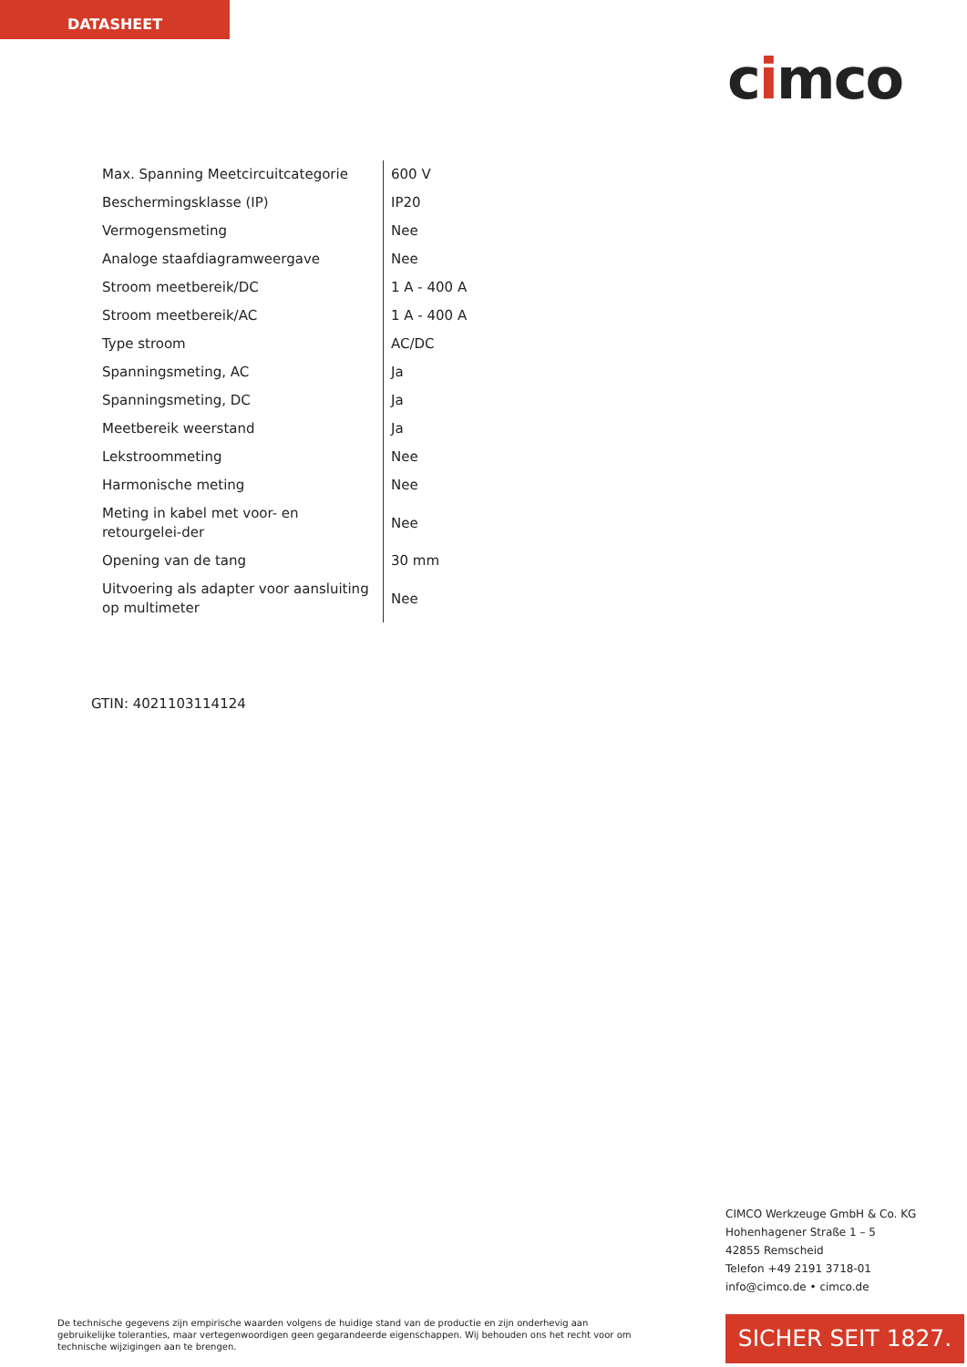DATASHEET
cimco
| Max. Spanning Meetcircuitcategorie | 600 V |
| Beschermingsklasse (IP) | IP20 |
| Vermogensmeting | Nee |
| Analoge staafdiagramweergave | Nee |
| Stroom meetbereik/DC | 1 A - 400 A |
| Stroom meetbereik/AC | 1 A - 400 A |
| Type stroom | AC/DC |
| Spanningsmeting, AC | Ja |
| Spanningsmeting, DC | Ja |
| Meetbereik weerstand | Ja |
| Lekstroommeting | Nee |
| Harmonische meting | Nee |
| Meting in kabel met voor- en retourgelei-der | Nee |
| Opening van de tang | 30 mm |
| Uitvoering als adapter voor aansluiting op multimeter | Nee |
GTIN: 4021103114124
CIMCO Werkzeuge GmbH & Co. KG
Hohenhagener Straße 1 – 5
42855 Remscheid
Telefon +49 2191 3718-01
info@cimco.de • cimco.de
De technische gegevens zijn empirische waarden volgens de huidige stand van de productie en zijn onderhevig aan gebruikelijke toleranties, maar vertegenwoordigen geen gegarandeerde eigenschappen. Wij behouden ons het recht voor om technische wijzigingen aan te brengen.
SICHER SEIT 1827.